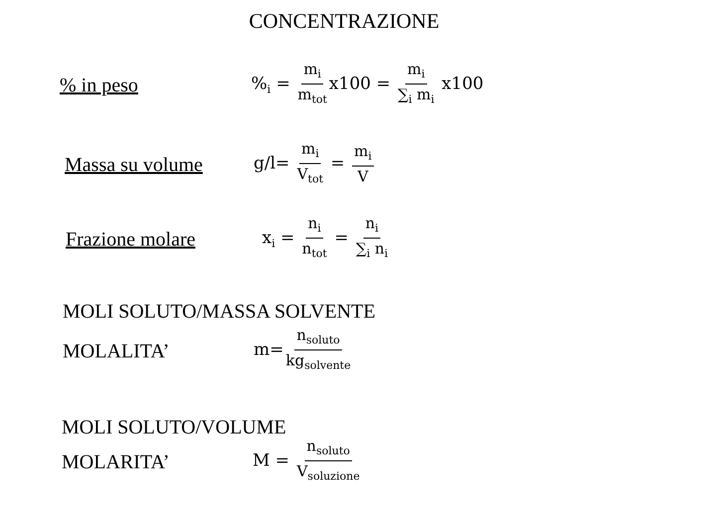CONCENTRAZIONE
% in peso %<sub>i</sub> = m<sub>i</sub> m<sub>tot</sub> x100 = m<sub>i</sub> ∑<sub>i</sub> m<sub>i</sub> x100
Massa su volume g/l= m<sub>i</sub> V<sub>tot</sub> = m<sub>i</sub> V
Frazione molare x<sub>i</sub> = n<sub>i</sub> n<sub>tot</sub> = n<sub>i</sub> ∑<sub>i</sub> n<sub>i</sub>
MOLI SOLUTO/MASSA SOLVENTE
MOLALITA’ m= n<sub>soluto</sub> kg<sub>solvente</sub>
MOLI SOLUTO/VOLUME
MOLARITA’ M = n<sub>soluto</sub> V<sub>soluzione</sub>